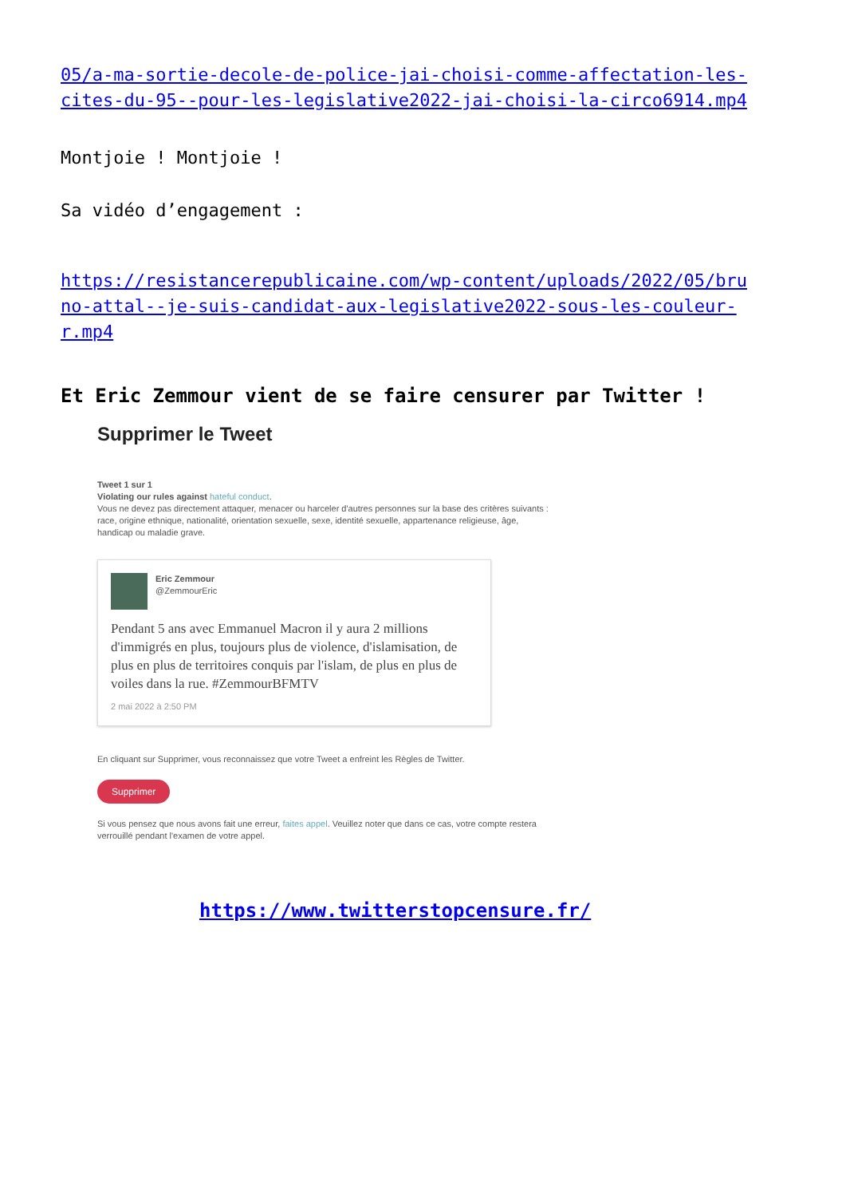05/a-ma-sortie-decole-de-police-jai-choisi-comme-affectation-les-cites-du-95--pour-les-legislative2022-jai-choisi-la-circo6914.mp4
Montjoie ! Montjoie !
Sa vidéo d’engagement :
https://resistancerepublicaine.com/wp-content/uploads/2022/05/bruno-attal--je-suis-candidat-aux-legislative2022-sous-les-couleur-r.mp4
Et Eric Zemmour vient de se faire censurer par Twitter !
Supprimer le Tweet
Tweet 1 sur 1
Violating our rules against hateful conduct.
Vous ne devez pas directement attaquer, menacer ou harceler d'autres personnes sur la base des critères suivants : race, origine ethnique, nationalité, orientation sexuelle, sexe, identité sexuelle, appartenance religieuse, âge, handicap ou maladie grave.
Eric Zemmour
@ZemmourEric
Pendant 5 ans avec Emmanuel Macron il y aura 2 millions d'immigrés en plus, toujours plus de violence, d'islamisation, de plus en plus de territoires conquis par l'islam, de plus en plus de voiles dans la rue. #ZemmourBFMTV
2 mai 2022 à 2:50 PM
En cliquant sur Supprimer, vous reconnaissez que votre Tweet a enfreint les Règles de Twitter.
Supprimer
Si vous pensez que nous avons fait une erreur, faites appel. Veuillez noter que dans ce cas, votre compte restera verrouillé pendant l'examen de votre appel.
https://www.twitterstopcensure.fr/